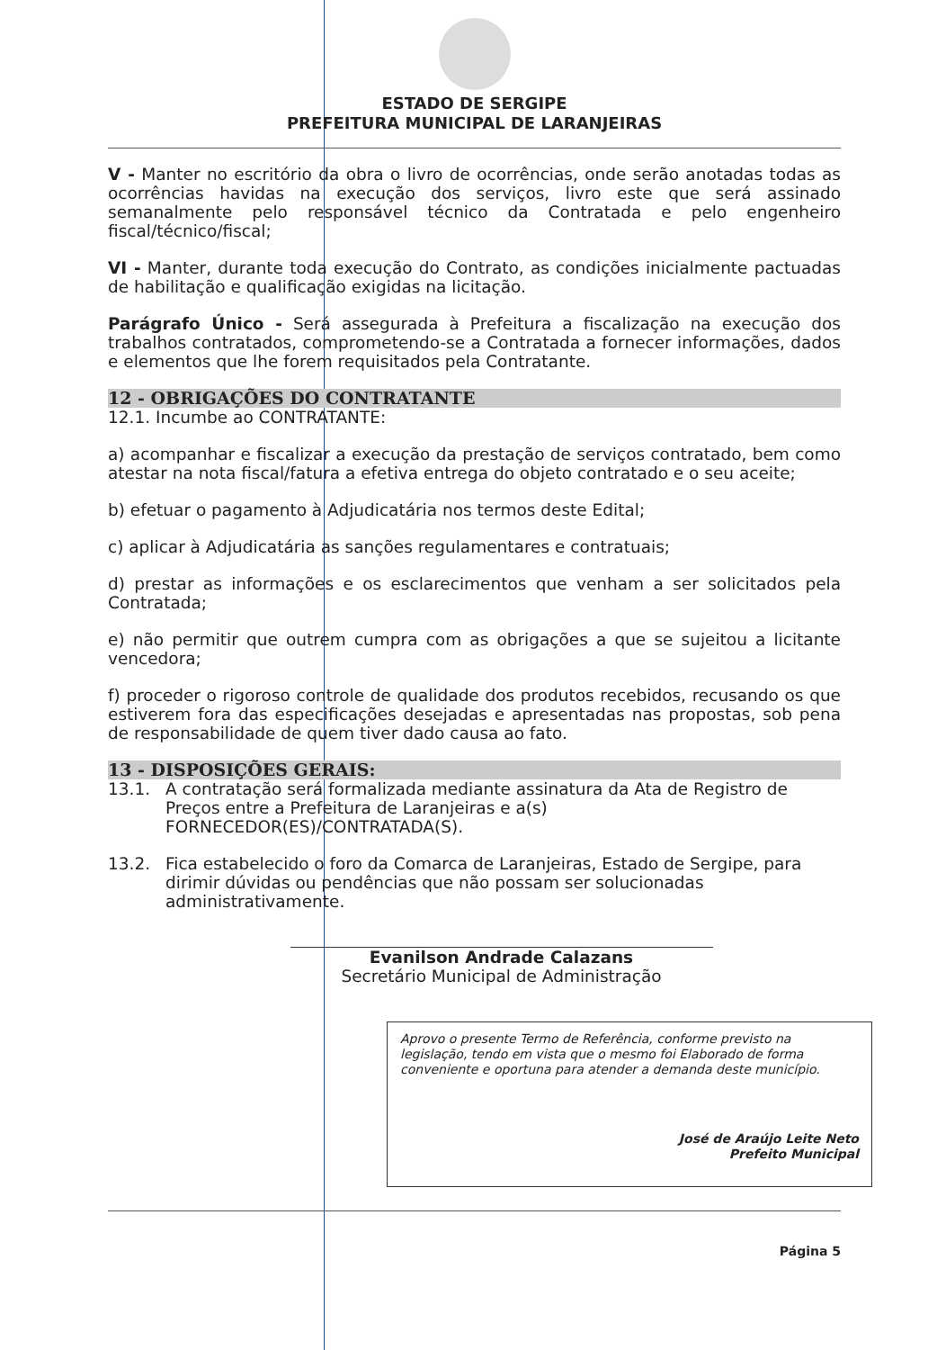ESTADO DE SERGIPE
PREFEITURA MUNICIPAL DE LARANJEIRAS
V - Manter no escritório da obra o livro de ocorrências, onde serão anotadas todas as ocorrências havidas na execução dos serviços, livro este que será assinado semanalmente pelo responsável técnico da Contratada e pelo engenheiro fiscal/técnico/fiscal;
VI - Manter, durante toda execução do Contrato, as condições inicialmente pactuadas de habilitação e qualificação exigidas na licitação.
Parágrafo Único - Será assegurada à Prefeitura a fiscalização na execução dos trabalhos contratados, comprometendo-se a Contratada a fornecer informações, dados e elementos que lhe forem requisitados pela Contratante.
12 - OBRIGAÇÕES DO CONTRATANTE
12.1. Incumbe ao CONTRATANTE:
a) acompanhar e fiscalizar a execução da prestação de serviços contratado, bem como atestar na nota fiscal/fatura a efetiva entrega do objeto contratado e o seu aceite;
b) efetuar o pagamento à Adjudicatária nos termos deste Edital;
c) aplicar à Adjudicatária as sanções regulamentares e contratuais;
d) prestar as informações e os esclarecimentos que venham a ser solicitados pela Contratada;
e) não permitir que outrem cumpra com as obrigações a que se sujeitou a licitante vencedora;
f) proceder o rigoroso controle de qualidade dos produtos recebidos, recusando os que estiverem fora das especificações desejadas e apresentadas nas propostas, sob pena de responsabilidade de quem tiver dado causa ao fato.
13 - DISPOSIÇÕES GERAIS:
13.1. A contratação será formalizada mediante assinatura da Ata de Registro de Preços entre a Prefeitura de Laranjeiras e a(s) FORNECEDOR(ES)/CONTRATADA(S).
13.2. Fica estabelecido o foro da Comarca de Laranjeiras, Estado de Sergipe, para dirimir dúvidas ou pendências que não possam ser solucionadas administrativamente.
Evanilson Andrade Calazans
Secretário Municipal de Administração
Aprovo o presente Termo de Referência, conforme previsto na legislação, tendo em vista que o mesmo foi Elaborado de forma conveniente e oportuna para atender a demanda deste município.
José de Araújo Leite Neto
Prefeito Municipal
Página 5